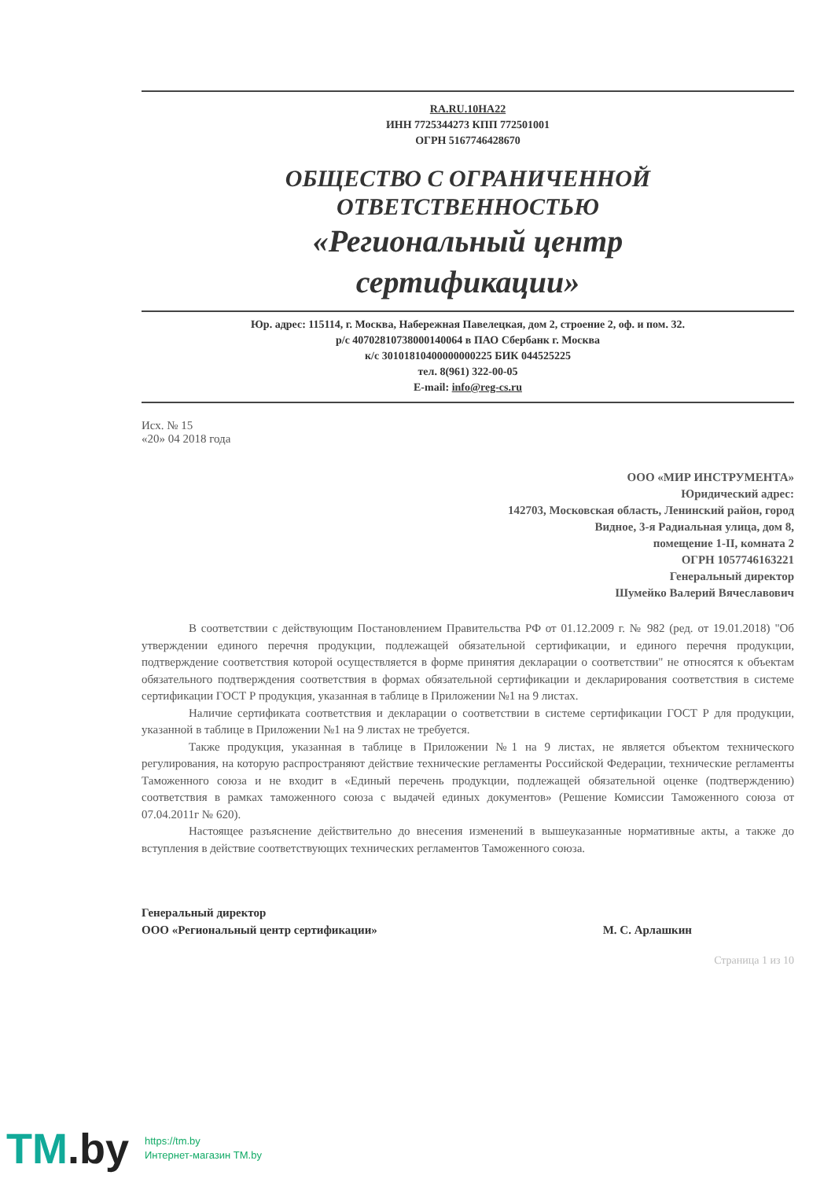RA.RU.10HA22
ИНН 7725344273 КПП 772501001
ОГРН 5167746428670
ОБЩЕСТВО С ОГРАНИЧЕННОЙ
ОТВЕТСТВЕННОСТЬЮ
«Региональный центр
сертификации»
Юр. адрес: 115114, г. Москва, Набережная Павелецкая, дом 2, строение 2, оф. и пом. 32.
р/с 40702810738000140064 в ПАО Сбербанк г. Москва
к/с 30101810400000000225 БИК 044525225
тел. 8(961) 322-00-05
E-mail: info@reg-cs.ru
Исх. № 15
«20» 04 2018 года
ООО «МИР ИНСТРУМЕНТА»
Юридический адрес:
142703, Московская область, Ленинский район, город
Видное, 3-я Радиальная улица, дом 8,
помещение 1-II, комната 2
ОГРН 1057746163221
Генеральный директор
Шумейко Валерий Вячеславович
В соответствии с действующим Постановлением Правительства РФ от 01.12.2009 г. № 982 (ред. от 19.01.2018) "Об утверждении единого перечня продукции, подлежащей обязательной сертификации, и единого перечня продукции, подтверждение соответствия которой осуществляется в форме принятия декларации о соответствии" не относятся к объектам обязательного подтверждения соответствия в формах обязательной сертификации и декларирования соответствия в системе сертификации ГОСТ Р продукция, указанная в таблице в Приложении №1 на 9 листах.
Наличие сертификата соответствия и декларации о соответствии в системе сертификации ГОСТ Р для продукции, указанной в таблице в Приложении №1 на 9 листах не требуется.
Также продукция, указанная в таблице в Приложении №1 на 9 листах, не является объектом технического регулирования, на которую распространяют действие технические регламенты Российской Федерации, технические регламенты Таможенного союза и не входит в «Единый перечень продукции, подлежащей обязательной оценке (подтверждению) соответствия в рамках таможенного союза с выдачей единых документов» (Решение Комиссии Таможенного союза от 07.04.2011г № 620).
Настоящее разъяснение действительно до внесения изменений в вышеуказанные нормативные акты, а также до вступления в действие соответствующих технических регламентов Таможенного союза.
Генеральный директор
ООО «Региональный центр сертификации» М. С. Арлашкин
Страница 1 из 10
TM.by
https://tm.by
Интернет-магазин TM.by